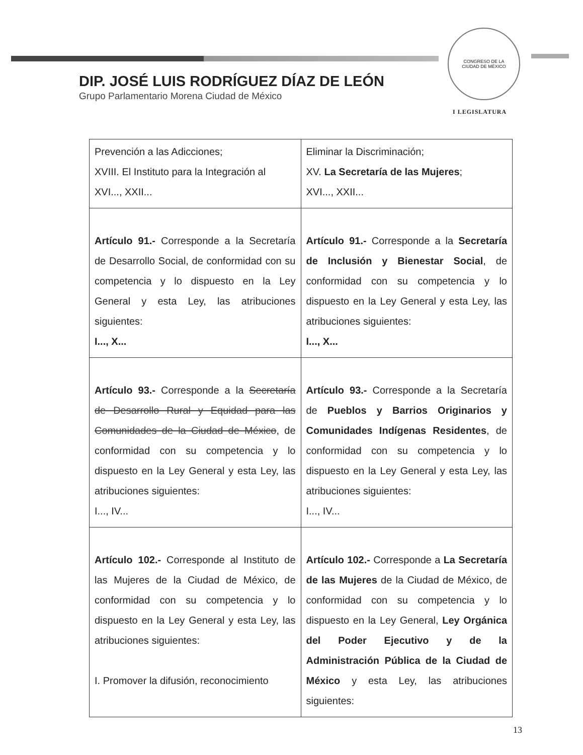CONGRESO DE LA
CIUDAD DE MÉXICO
DIP. JOSÉ LUIS RODRÍGUEZ DÍAZ DE LEÓN
Grupo Parlamentario Morena Ciudad de México
I LEGISLATURA
| Prevención a las Adicciones; XVIII. El Instituto para la Integración al XVI..., XXII... | Eliminar la Discriminación; XV. La Secretaría de las Mujeres ; XVI..., XXII... |
| Artículo 91.- Corresponde a la Secretaría de Desarrollo Social, de conformidad con su competencia y lo dispuesto en la Ley General y esta Ley, las atribuciones siguientes: I..., X... | Artículo 91.- Corresponde a la Secretaría de Inclusión y Bienestar Social , de conformidad con su competencia y lo dispuesto en la Ley General y esta Ley, las atribuciones siguientes: I..., X... |
| Artículo 93.- Corresponde a la Secretaría de Desarrollo Rural y Equidad para las Comunidades de la Ciudad de México , de conformidad con su competencia y lo dispuesto en la Ley General y esta Ley, las atribuciones siguientes: I..., IV... | Artículo 93.- Corresponde a la Secretaría de Pueblos y Barrios Originarios y Comunidades Indígenas Residentes , de conformidad con su competencia y lo dispuesto en la Ley General y esta Ley, las atribuciones siguientes: I..., IV... |
| Artículo 102.- Corresponde al Instituto de las Mujeres de la Ciudad de México, de conformidad con su competencia y lo dispuesto en la Ley General y esta Ley, las atribuciones siguientes: I. Promover la difusión, reconocimiento | Artículo 102.- Corresponde a La Secretaría de las Mujeres de la Ciudad de México, de conformidad con su competencia y lo dispuesto en la Ley General, Ley Orgánica del Poder Ejecutivo y de la Administración Pública de la Ciudad de México y esta Ley, las atribuciones siguientes: |
13